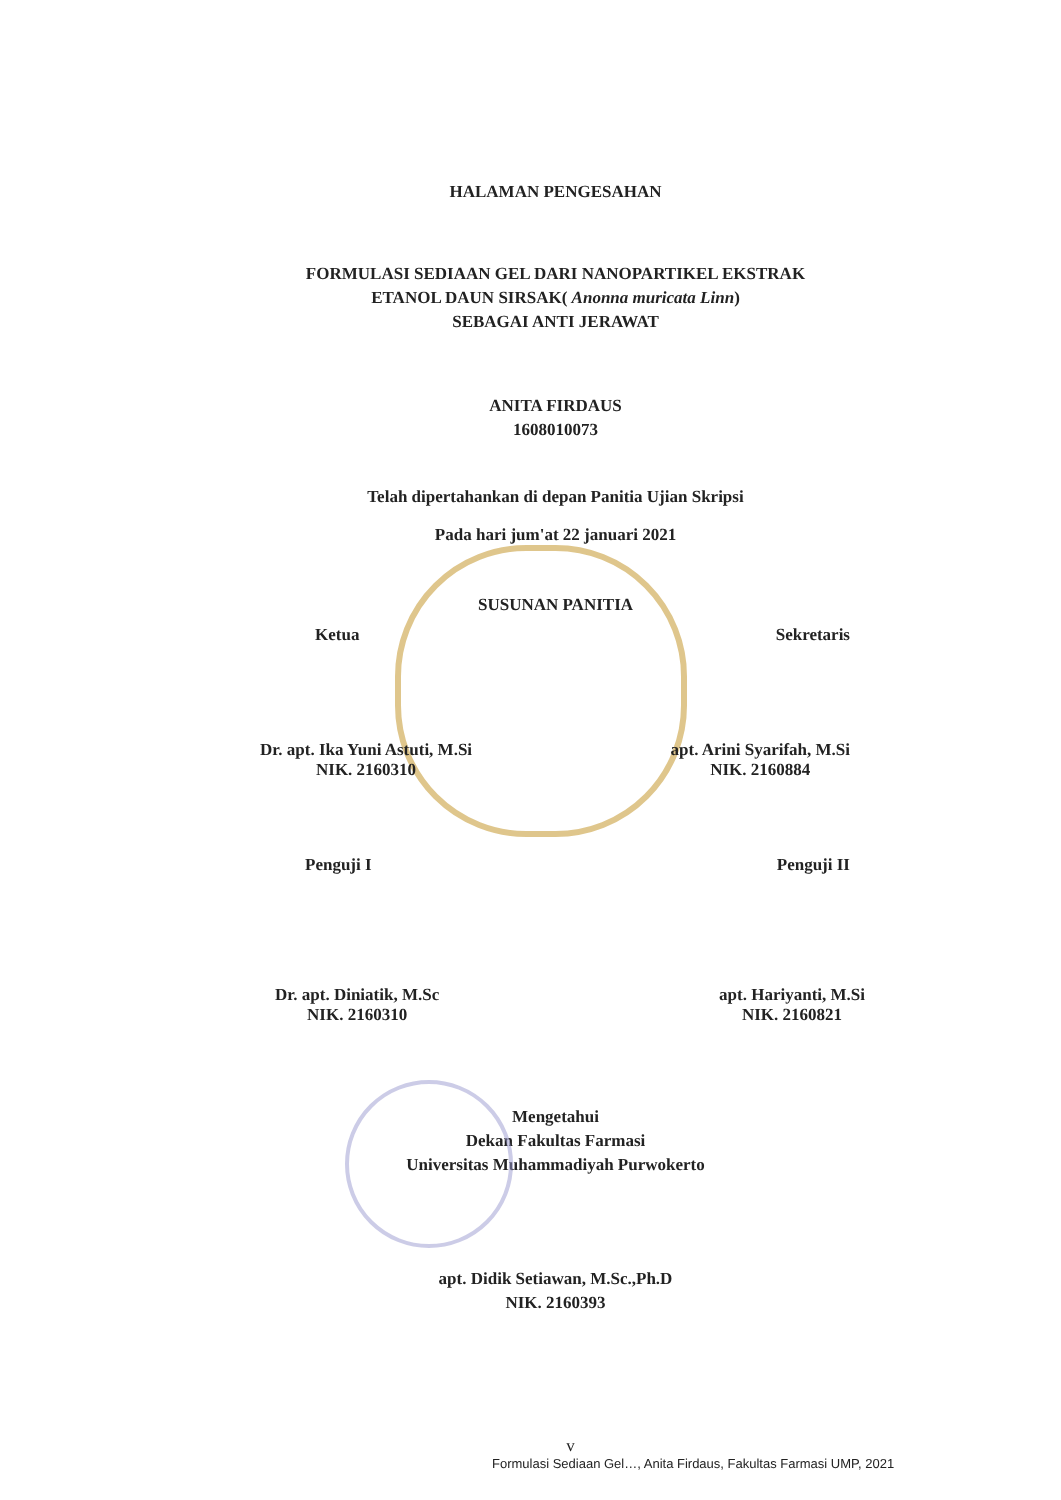HALAMAN PENGESAHAN
FORMULASI SEDIAAN GEL DARI NANOPARTIKEL EKSTRAK
ETANOL DAUN SIRSAK( Anonna muricata Linn)
SEBAGAI ANTI JERAWAT
ANITA FIRDAUS
1608010073
Telah dipertahankan di depan Panitia Ujian Skripsi
Pada hari jum'at 22 januari 2021
SUSUNAN PANITIA
Ketua Sekretaris
Dr. apt. Ika Yuni Astuti, M.Si
NIK. 2160310
apt. Arini Syarifah, M.Si
NIK. 2160884
Penguji I Penguji II
Dr. apt. Diniatik, M.Sc
NIK. 2160310
apt. Hariyanti, M.Si
NIK. 2160821
Mengetahui
Dekan Fakultas Farmasi
Universitas Muhammadiyah Purwokerto
apt. Didik Setiawan, M.Sc.,Ph.D
NIK. 2160393
v
Formulasi Sediaan Gel…, Anita Firdaus, Fakultas Farmasi UMP, 2021